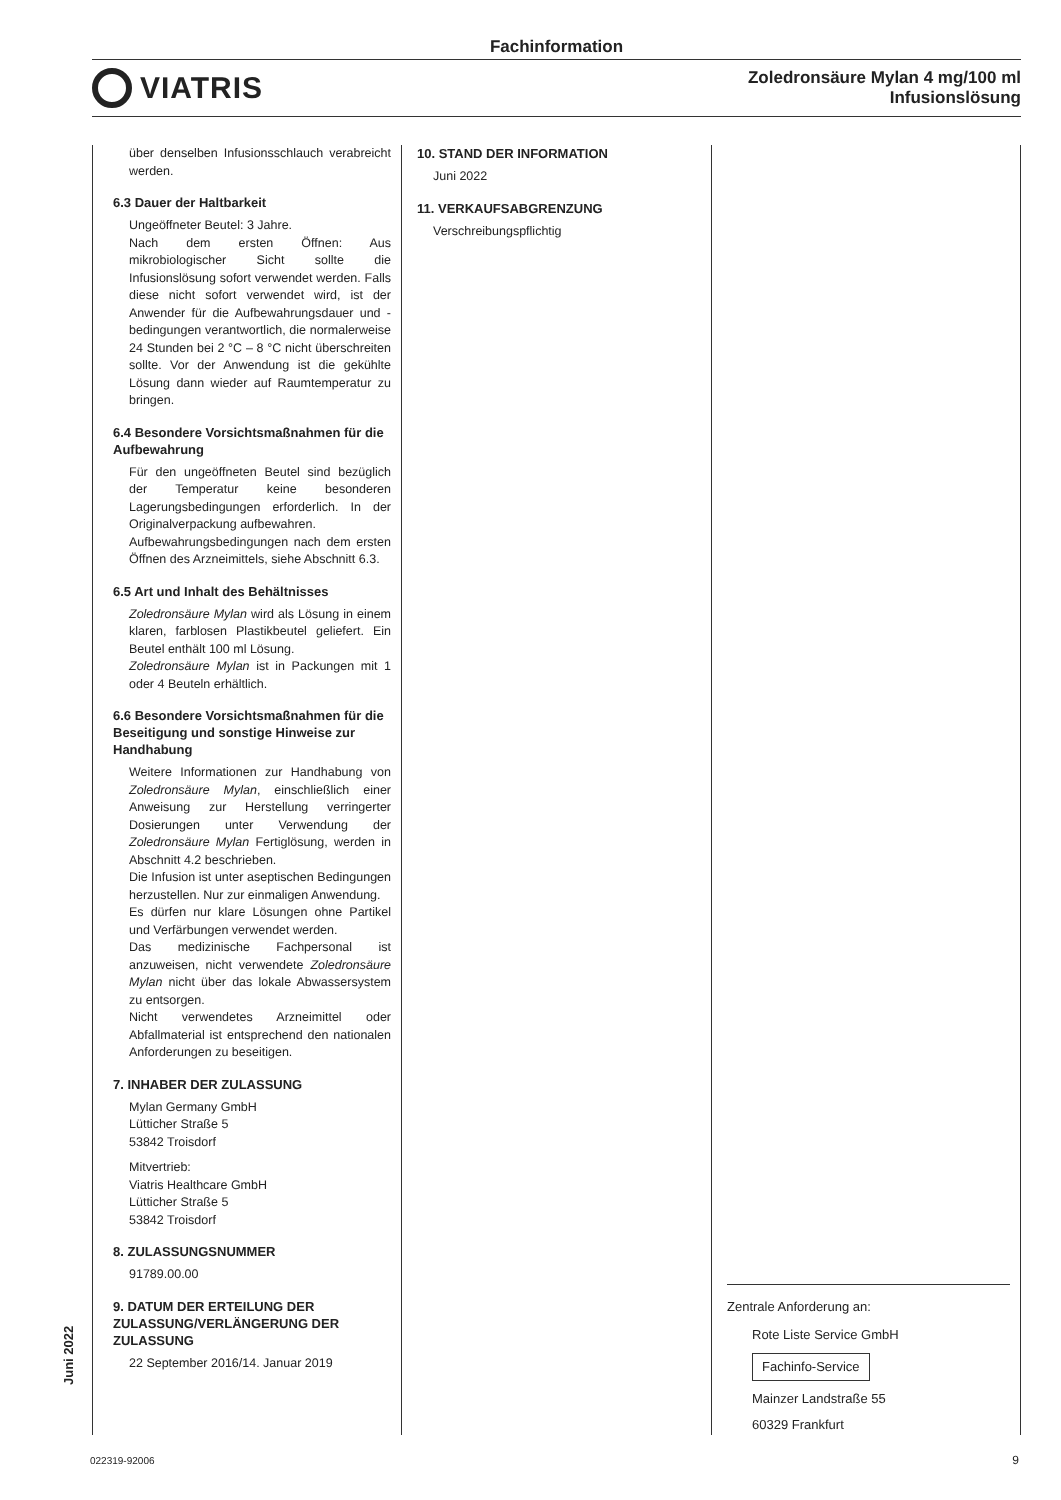Fachinformation
VIATRIS
Zoledronsäure Mylan 4 mg/100 ml
Infusionslösung
über denselben Infusionsschlauch verabreicht werden.
6.3 Dauer der Haltbarkeit
Ungeöffneter Beutel: 3 Jahre.
Nach dem ersten Öffnen: Aus mikrobiologischer Sicht sollte die Infusionslösung sofort verwendet werden. Falls diese nicht sofort verwendet wird, ist der Anwender für die Aufbewahrungsdauer und -bedingungen verantwortlich, die normalerweise 24 Stunden bei 2 °C – 8 °C nicht überschreiten sollte. Vor der Anwendung ist die gekühlte Lösung dann wieder auf Raumtemperatur zu bringen.
6.4 Besondere Vorsichtsmaßnahmen für die Aufbewahrung
Für den ungeöffneten Beutel sind bezüglich der Temperatur keine besonderen Lagerungsbedingungen erforderlich. In der Originalverpackung aufbewahren.
Aufbewahrungsbedingungen nach dem ersten Öffnen des Arzneimittels, siehe Abschnitt 6.3.
6.5 Art und Inhalt des Behältnisses
Zoledronsäure Mylan wird als Lösung in einem klaren, farblosen Plastikbeutel geliefert. Ein Beutel enthält 100 ml Lösung.
Zoledronsäure Mylan ist in Packungen mit 1 oder 4 Beuteln erhältlich.
6.6 Besondere Vorsichtsmaßnahmen für die Beseitigung und sonstige Hinweise zur Handhabung
Weitere Informationen zur Handhabung von Zoledronsäure Mylan, einschließlich einer Anweisung zur Herstellung verringerter Dosierungen unter Verwendung der Zoledronsäure Mylan Fertiglösung, werden in Abschnitt 4.2 beschrieben.
Die Infusion ist unter aseptischen Bedingungen herzustellen. Nur zur einmaligen Anwendung.
Es dürfen nur klare Lösungen ohne Partikel und Verfärbungen verwendet werden.
Das medizinische Fachpersonal ist anzuweisen, nicht verwendete Zoledronsäure Mylan nicht über das lokale Abwassersystem zu entsorgen.
Nicht verwendetes Arzneimittel oder Abfallmaterial ist entsprechend den nationalen Anforderungen zu beseitigen.
7. INHABER DER ZULASSUNG
Mylan Germany GmbH
Lütticher Straße 5
53842 Troisdorf
Mitvertrieb:
Viatris Healthcare GmbH
Lütticher Straße 5
53842 Troisdorf
8. ZULASSUNGSNUMMER
91789.00.00
9. DATUM DER ERTEILUNG DER ZULASSUNG/VERLÄNGERUNG DER ZULASSUNG
22 September 2016/14. Januar 2019
10. STAND DER INFORMATION
Juni 2022
11. VERKAUFSABGRENZUNG
Verschreibungspflichtig
Zentrale Anforderung an:
Rote Liste Service GmbH
Fachinfo-Service
Mainzer Landstraße 55
60329 Frankfurt
Juni 2022
022319-92006 9